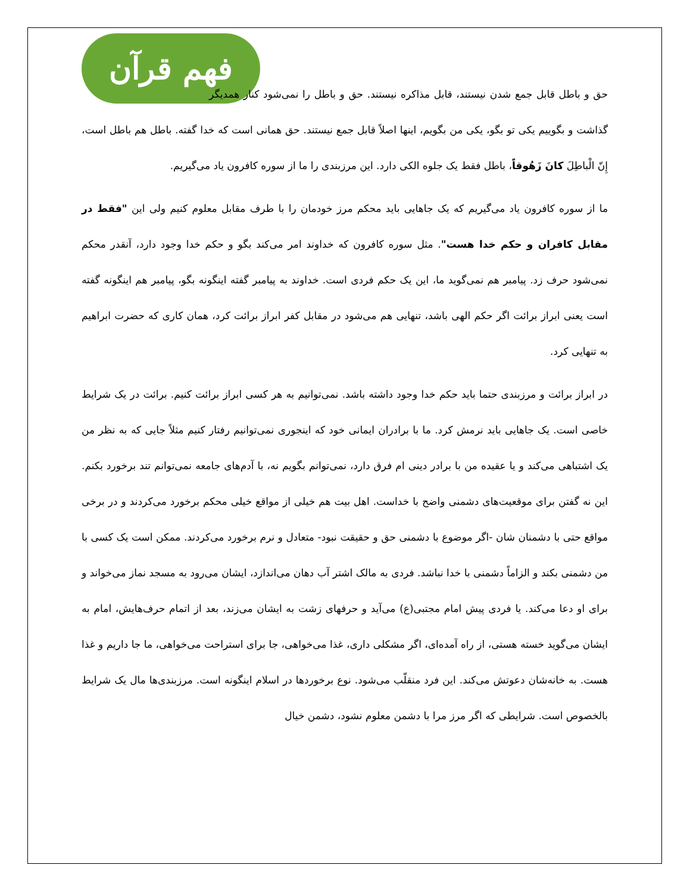فهم قرآن
حق و باطل قابل جمع شدن نیستند، قابل مذاکره نیستند. حق و باطل را نمی‌شود کنار همدیگر گذاشت و بگوییم یکی تو بگو، یکی من بگویم، اینها اصلاً قابل جمع نیستند. حق همانی است که خدا گفته. باطل هم باطل است، إِنّ الْباطِلَ کانَ زَهُوقاً، باطل فقط یک جلوه الکی دارد. این مرزبندی را ما از سوره کافرون یاد می‌گیریم.
ما از سوره کافرون یاد می‌گیریم که یک جاهایی باید محکم مرز خودمان را با طرف مقابل معلوم کنیم ولی این "فقط در مقابل کافران و حکم خدا هست". مثل سوره کافرون که خداوند امر می‌کند بگو و حکم خدا وجود دارد، آنقدر محکم نمی‌شود حرف زد. پیامبر هم نمی‌گوید ما، این یک حکم فردی است. خداوند به پیامبر گفته اینگونه بگو، پیامبر هم اینگونه گفته است یعنی ابراز برائت اگر حکم الهی باشد، تنهایی هم می‌شود در مقابل کفر ابراز برائت کرد، همان کاری که حضرت ابراهیم به تنهایی کرد.
در ابراز برائت و مرزبندی حتما باید حکم خدا وجود داشته باشد. نمی‌توانیم به هر کسی ابراز برائت کنیم. برائت در یک شرایط خاصی است. یک جاهایی باید نرمش کرد. ما با برادران ایمانی خود که اینجوری نمی‌توانیم رفتار کنیم مثلاً جایی که به نظر من یک اشتباهی می‌کند و یا عقیده من با برادر دینی ام فرق دارد، نمی‌توانم بگویم نه، با آدم‌های جامعه نمی‌توانم تند برخورد بکنم. این نه گفتن برای موقعیت‌های دشمنی واضح با خداست. اهل بیت هم خیلی از مواقع خیلی محکم برخورد می‌کردند و در برخی مواقع حتی با دشمنان شان -اگر موضوع با دشمنی حق و حقیقت نبود- متعادل و نرم برخورد می‌کردند. ممکن است یک کسی با من دشمنی بکند و الزاماً دشمنی با خدا نباشد. فردی به مالک اشتر آب دهان می‌اندازد، ایشان می‌رود به مسجد نماز می‌خواند و برای او دعا می‌کند. یا فردی پیش امام مجتبی(ع) می‌آید و حرفهای زشت به ایشان می‌زند، بعد از اتمام حرف‌هایش، امام به ایشان می‌گوید خسته هستی، از راه آمده‌ای، اگر مشکلی داری، غذا می‌خواهی، جا برای استراحت می‌خواهی، ما جا داریم و غذا هست. به خانه‌شان دعوتش می‌کند. این فرد منقلّب می‌شود. نوع برخوردها در اسلام اینگونه است. مرزبندی‌ها مال یک شرایط بالخصوص است. شرایطی که اگر مرز مرا با دشمن معلوم نشود، دشمن خیال